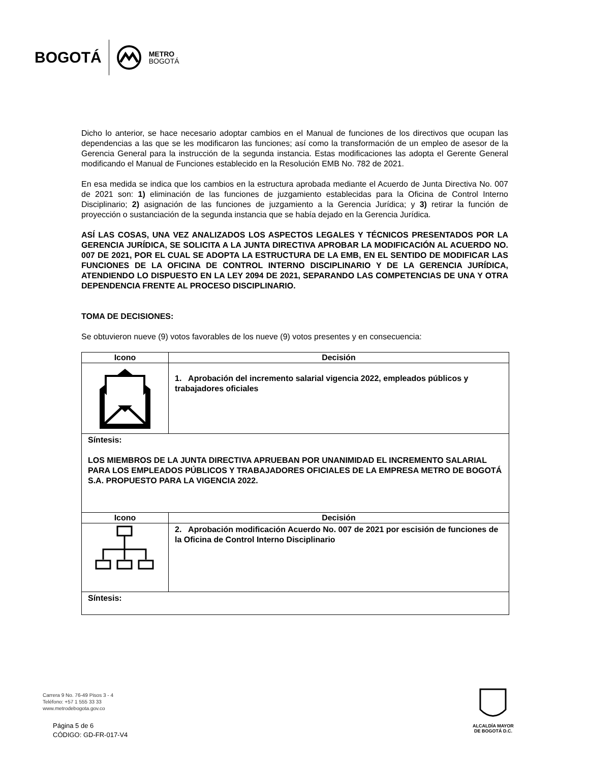BOGOTÁ METRO
BOGOTÁ
Dicho lo anterior, se hace necesario adoptar cambios en el Manual de funciones de los directivos que ocupan las dependencias a las que se les modificaron las funciones; así como la transformación de un empleo de asesor de la Gerencia General para la instrucción de la segunda instancia. Estas modificaciones las adopta el Gerente General modificando el Manual de Funciones establecido en la Resolución EMB No. 782 de 2021.
En esa medida se indica que los cambios en la estructura aprobada mediante el Acuerdo de Junta Directiva No. 007 de 2021 son: 1) eliminación de las funciones de juzgamiento establecidas para la Oficina de Control Interno Disciplinario; 2) asignación de las funciones de juzgamiento a la Gerencia Jurídica; y 3) retirar la función de proyección o sustanciación de la segunda instancia que se había dejado en la Gerencia Jurídica.
ASÍ LAS COSAS, UNA VEZ ANALIZADOS LOS ASPECTOS LEGALES Y TÉCNICOS PRESENTADOS POR LA GERENCIA JURÍDICA, SE SOLICITA A LA JUNTA DIRECTIVA APROBAR LA MODIFICACIÓN AL ACUERDO NO. 007 DE 2021, POR EL CUAL SE ADOPTA LA ESTRUCTURA DE LA EMB, EN EL SENTIDO DE MODIFICAR LAS FUNCIONES DE LA OFICINA DE CONTROL INTERNO DISCIPLINARIO Y DE LA GERENCIA JURÍDICA, ATENDIENDO LO DISPUESTO EN LA LEY 2094 DE 2021, SEPARANDO LAS COMPETENCIAS DE UNA Y OTRA DEPENDENCIA FRENTE AL PROCESO DISCIPLINARIO.
TOMA DE DECISIONES:
Se obtuvieron nueve (9) votos favorables de los nueve (9) votos presentes y en consecuencia:
| Icono | Decisión |
| --- | --- |
| | 1. Aprobación del incremento salarial vigencia 2022, empleados públicos y trabajadores oficiales |
| Síntesis: LOS MIEMBROS DE LA JUNTA DIRECTIVA APRUEBAN POR UNANIMIDAD EL INCREMENTO SALARIAL PARA LOS EMPLEADOS PÚBLICOS Y TRABAJADORES OFICIALES DE LA EMPRESA METRO DE BOGOTÁ S.A. PROPUESTO PARA LA VIGENCIA 2022. | |
| Icono | Decisión |
| | 2. Aprobación modificación Acuerdo No. 007 de 2021 por escisión de funciones de la Oficina de Control Interno Disciplinario |
| Síntesis: | |
Carrera 9 No. 76-49 Pisos 3 - 4
Teléfono: +57 1 555 33 33
www.metrodebogota.gov.co
Página 5 de 6
CÓDIGO: GD-FR-017-V4
ALCALDÍA MAYOR
DE BOGOTÁ D.C.